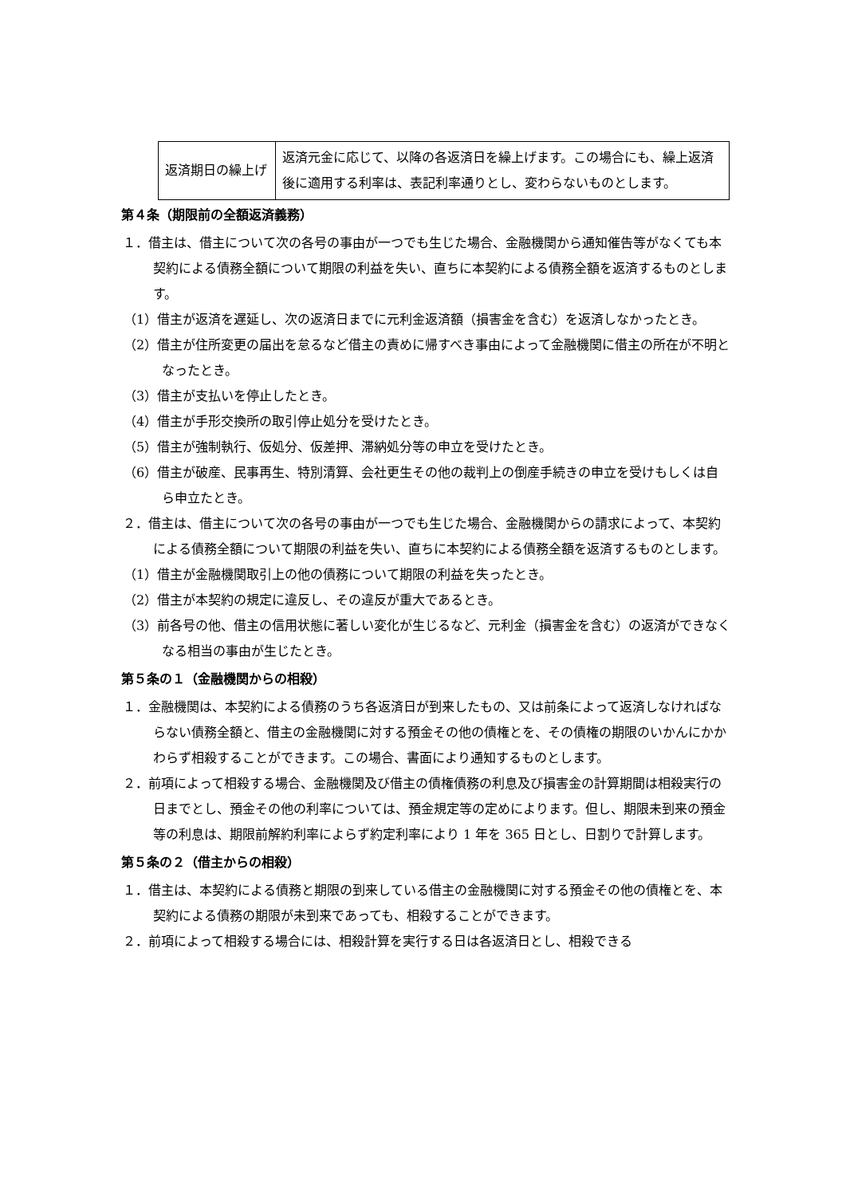| 返済期日の繰上げ | 返済元金に応じて、以降の各返済日を繰上げます。この場合にも、繰上返済後に適用する利率は、表記利率通りとし、変わらないものとします。 |
第４条（期限前の全額返済義務）
１．借主は、借主について次の各号の事由が一つでも生じた場合、金融機関から通知催告等がなくても本契約による債務全額について期限の利益を失い、直ちに本契約による債務全額を返済するものとします。
（1）借主が返済を遅延し、次の返済日までに元利金返済額（損害金を含む）を返済しなかったとき。
（2）借主が住所変更の届出を怠るなど借主の責めに帰すべき事由によって金融機関に借主の所在が不明となったとき。
（3）借主が支払いを停止したとき。
（4）借主が手形交換所の取引停止処分を受けたとき。
（5）借主が強制執行、仮処分、仮差押、滞納処分等の申立を受けたとき。
（6）借主が破産、民事再生、特別清算、会社更生その他の裁判上の倒産手続きの申立を受けもしくは自ら申立たとき。
２．借主は、借主について次の各号の事由が一つでも生じた場合、金融機関からの請求によって、本契約による債務全額について期限の利益を失い、直ちに本契約による債務全額を返済するものとします。
（1）借主が金融機関取引上の他の債務について期限の利益を失ったとき。
（2）借主が本契約の規定に違反し、その違反が重大であるとき。
（3）前各号の他、借主の信用状態に著しい変化が生じるなど、元利金（損害金を含む）の返済ができなくなる相当の事由が生じたとき。
第５条の１（金融機関からの相殺）
１．金融機関は、本契約による債務のうち各返済日が到来したもの、又は前条によって返済しなければならない債務全額と、借主の金融機関に対する預金その他の債権とを、その債権の期限のいかんにかかわらず相殺することができます。この場合、書面により通知するものとします。
２．前項によって相殺する場合、金融機関及び借主の債権債務の利息及び損害金の計算期間は相殺実行の日までとし、預金その他の利率については、預金規定等の定めによります。但し、期限未到来の預金等の利息は、期限前解約利率によらず約定利率により 1 年を 365 日とし、日割りで計算します。
第５条の２（借主からの相殺）
１．借主は、本契約による債務と期限の到来している借主の金融機関に対する預金その他の債権とを、本契約による債務の期限が未到来であっても、相殺することができます。
２．前項によって相殺する場合には、相殺計算を実行する日は各返済日とし、相殺できる